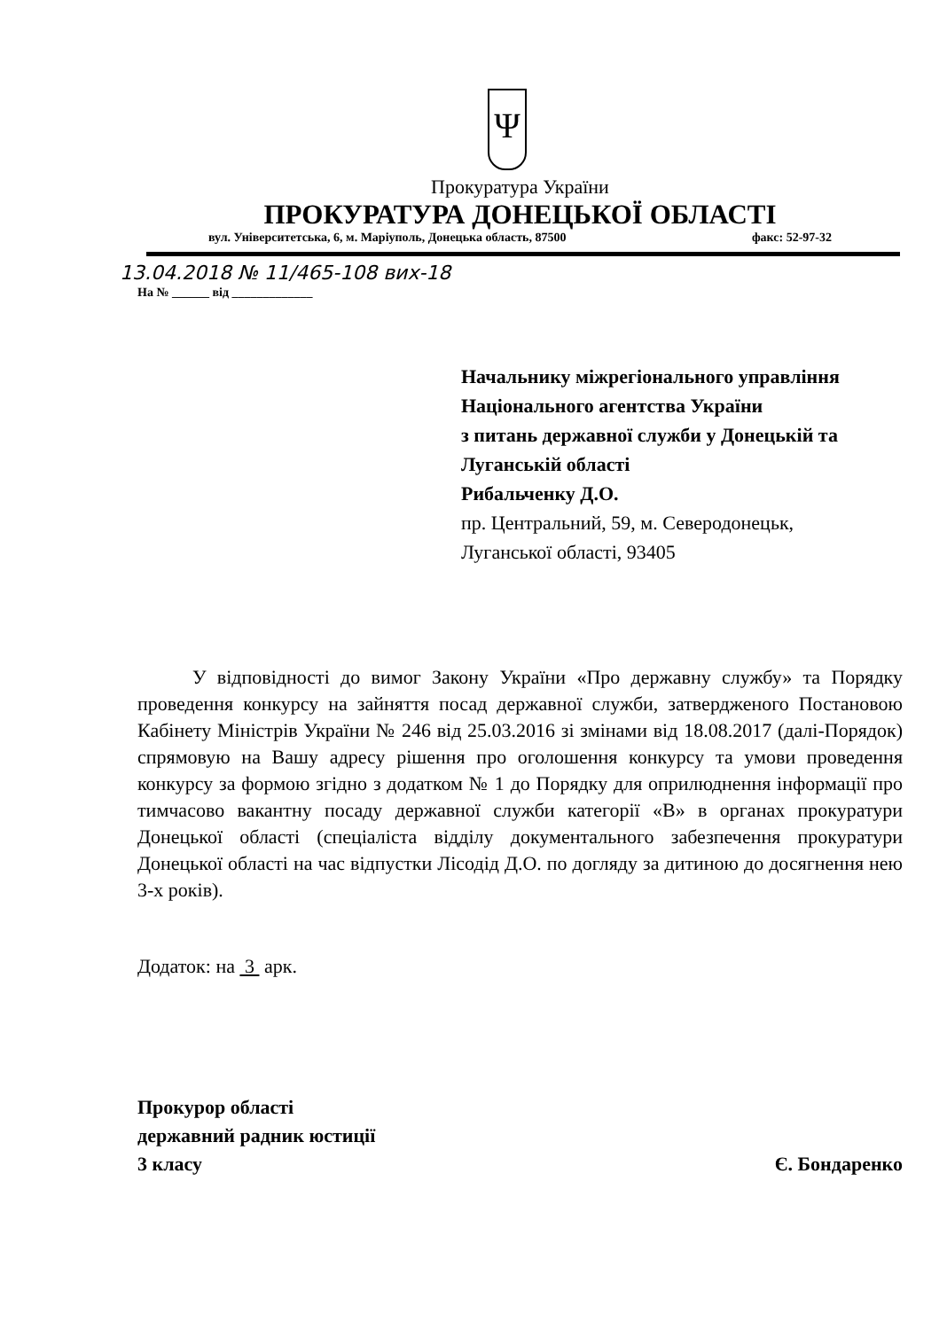Ψ
Прокуратура України
ПРОКУРАТУРА ДОНЕЦЬКОЇ ОБЛАСТІ
вул. Університетська, 6, м. Маріуполь, Донецька область, 87500 факс: 52-97-32
13.04.2018 № 11/465-108 вих-18
На № ______ від _____________
Начальнику міжрегіонального управління
Національного агентства України
з питань державної служби у Донецькій та Луганській області
Рибальченку Д.О.
пр. Центральний, 59, м. Северодонецьк,
Луганської області, 93405
У відповідності до вимог Закону України «Про державну службу» та Порядку проведення конкурсу на зайняття посад державної служби, затвердженого Постановою Кабінету Міністрів України № 246 від 25.03.2016 зі змінами від 18.08.2017 (далі-Порядок) спрямовую на Вашу адресу рішення про оголошення конкурсу та умови проведення конкурсу за формою згідно з додатком № 1 до Порядку для оприлюднення інформації про тимчасово вакантну посаду державної служби категорії «В» в органах прокуратури Донецької області (спеціаліста відділу документального забезпечення прокуратури Донецької області на час відпустки Лісодід Д.О. по догляду за дитиною до досягнення нею 3-х років).
Додаток: на 3 арк.
Прокурор області
державний радник юстиції
3 класу
Є. Бондаренко